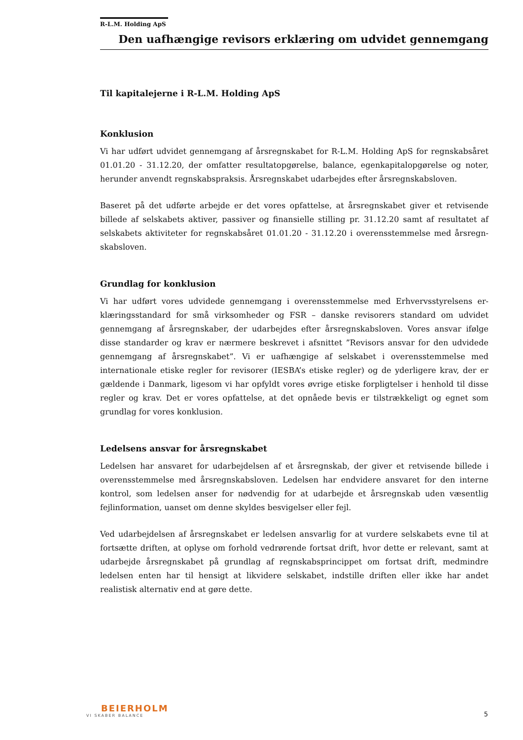R-L.M. Holding ApS
Den uafhængige revisors erklæring om udvidet gennemgang
Til kapitalejerne i R-L.M. Holding ApS
Konklusion
Vi har udført udvidet gennemgang af årsregnskabet for R-L.M. Holding ApS for regnskabs­året 01.01.20 - 31.12.20, der omfatter resultatopgørelse, balance, egenkapitalopgørelse og noter, herunder anvendt regnskabspraksis. Årsregnskabet udarbejdes efter årsregnskabs­loven.
Baseret på det udførte arbejde er det vores opfattelse, at årsregnskabet giver et retvisende billede af selskabets aktiver, passiver og finansielle stilling pr. 31.12.20 samt af resultatet af selskabets aktiviteter for regnskabsåret 01.01.20 - 31.12.20 i overensstemmelse med årsregn­skabsloven.
Grundlag for konklusion
Vi har udført vores udvidede gennemgang i overensstemmelse med Erhvervsstyrelsens er­klæringsstandard for små virksomheder og FSR – danske revisorers standard om udvidet gennemgang af årsregnskaber, der udarbejdes efter årsregnskabsloven. Vores ansvar ifølge disse standarder og krav er nærmere beskrevet i afsnittet ”Revisors ansvar for den udvidede gennemgang af årsregnskabet”. Vi er uafhængige af selskabet i overensstemmelse med internationale etiske regler for revisorer (IESBA’s etiske regler) og de yderligere krav, der er gældende i Danmark, ligesom vi har opfyldt vores øvrige etiske forpligtelser i henhold til disse regler og krav. Det er vores opfattelse, at det opnåede bevis er tilstrækkeligt og egnet som grundlag for vores konklusion.
Ledelsens ansvar for årsregnskabet
Ledelsen har ansvaret for udarbejdelsen af et årsregnskab, der giver et retvisende billede i overensstemmelse med årsregnskabsloven. Ledelsen har endvidere ansvaret for den interne kontrol, som ledelsen anser for nødvendig for at udarbejde et årsregnskab uden væsentlig fejlinformation, uanset om denne skyldes besvigelser eller fejl.
Ved udarbejdelsen af årsregnskabet er ledelsen ansvarlig for at vurdere selskabets evne til at fortsætte driften, at oplyse om forhold vedrørende fortsat drift, hvor dette er relevant, samt at udarbejde årsregnskabet på grundlag af regnskabsprincippet om fortsat drift, medmindre ledelsen enten har til hensigt at likvidere selskabet, indstille driften eller ikke har andet realistisk alternativ end at gøre dette.
BEIERHOLM
VI SKABER BALANCE
5